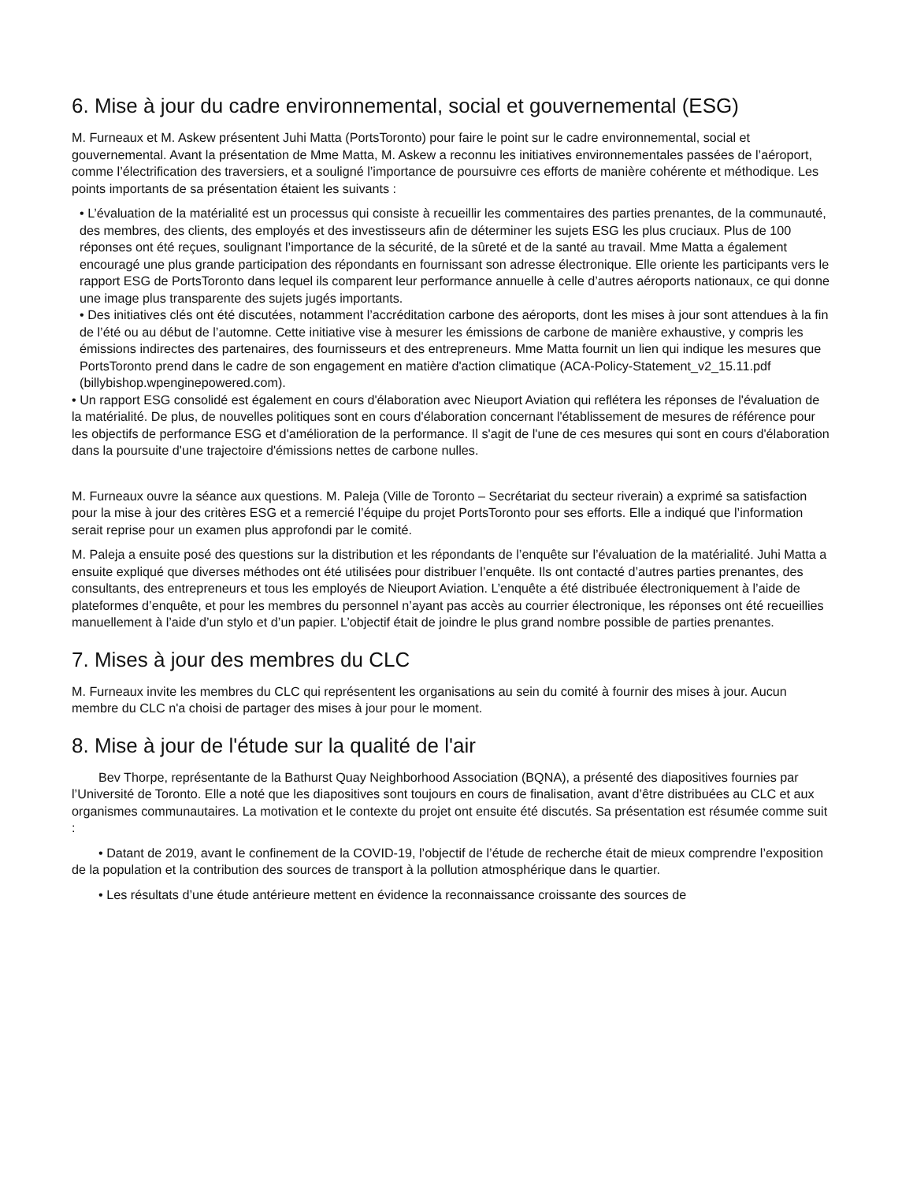6. Mise à jour du cadre environnemental, social et gouvernemental (ESG)
M. Furneaux et M. Askew présentent Juhi Matta (PortsToronto) pour faire le point sur le cadre environnemental, social et gouvernemental. Avant la présentation de Mme Matta, M. Askew a reconnu les initiatives environnementales passées de l’aéroport, comme l’électrification des traversiers, et a souligné l’importance de poursuivre ces efforts de manière cohérente et méthodique. Les points importants de sa présentation étaient les suivants :
• L’évaluation de la matérialité est un processus qui consiste à recueillir les commentaires des parties prenantes, de la communauté, des membres, des clients, des employés et des investisseurs afin de déterminer les sujets ESG les plus cruciaux. Plus de 100 réponses ont été reçues, soulignant l’importance de la sécurité, de la sûreté et de la santé au travail. Mme Matta a également encouragé une plus grande participation des répondants en fournissant son adresse électronique. Elle oriente les participants vers le rapport ESG de PortsToronto dans lequel ils comparent leur performance annuelle à celle d’autres aéroports nationaux, ce qui donne une image plus transparente des sujets jugés importants.
• Des initiatives clés ont été discutées, notamment l’accréditation carbone des aéroports, dont les mises à jour sont attendues à la fin de l’été ou au début de l’automne. Cette initiative vise à mesurer les émissions de carbone de manière exhaustive, y compris les émissions indirectes des partenaires, des fournisseurs et des entrepreneurs. Mme Matta fournit un lien qui indique les mesures que PortsToronto prend dans le cadre de son engagement en matière d'action climatique (ACA-Policy-Statement_v2_15.11.pdf (billybishop.wpenginepowered.com).
• Un rapport ESG consolidé est également en cours d'élaboration avec Nieuport Aviation qui reflétera les réponses de l'évaluation de la matérialité. De plus, de nouvelles politiques sont en cours d'élaboration concernant l'établissement de mesures de référence pour les objectifs de performance ESG et d'amélioration de la performance. Il s'agit de l'une de ces mesures qui sont en cours d'élaboration dans la poursuite d'une trajectoire d'émissions nettes de carbone nulles.
M. Furneaux ouvre la séance aux questions. M. Paleja (Ville de Toronto – Secrétariat du secteur riverain) a exprimé sa satisfaction pour la mise à jour des critères ESG et a remercié l’équipe du projet PortsToronto pour ses efforts. Elle a indiqué que l’information serait reprise pour un examen plus approfondi par le comité.
M. Paleja a ensuite posé des questions sur la distribution et les répondants de l’enquête sur l’évaluation de la matérialité. Juhi Matta a ensuite expliqué que diverses méthodes ont été utilisées pour distribuer l’enquête. Ils ont contacté d’autres parties prenantes, des consultants, des entrepreneurs et tous les employés de Nieuport Aviation. L’enquête a été distribuée électroniquement à l’aide de plateformes d’enquête, et pour les membres du personnel n’ayant pas accès au courrier électronique, les réponses ont été recueillies manuellement à l’aide d’un stylo et d’un papier. L’objectif était de joindre le plus grand nombre possible de parties prenantes.
7. Mises à jour des membres du CLC
M. Furneaux invite les membres du CLC qui représentent les organisations au sein du comité à fournir des mises à jour. Aucun membre du CLC n'a choisi de partager des mises à jour pour le moment.
8. Mise à jour de l'étude sur la qualité de l'air
Bev Thorpe, représentante de la Bathurst Quay Neighborhood Association (BQNA), a présenté des diapositives fournies par l’Université de Toronto. Elle a noté que les diapositives sont toujours en cours de finalisation, avant d’être distribuées au CLC et aux organismes communautaires. La motivation et le contexte du projet ont ensuite été discutés. Sa présentation est résumée comme suit :
• Datant de 2019, avant le confinement de la COVID-19, l’objectif de l’étude de recherche était de mieux comprendre l’exposition de la population et la contribution des sources de transport à la pollution atmosphérique dans le quartier.
• Les résultats d’une étude antérieure mettent en évidence la reconnaissance croissante des sources de